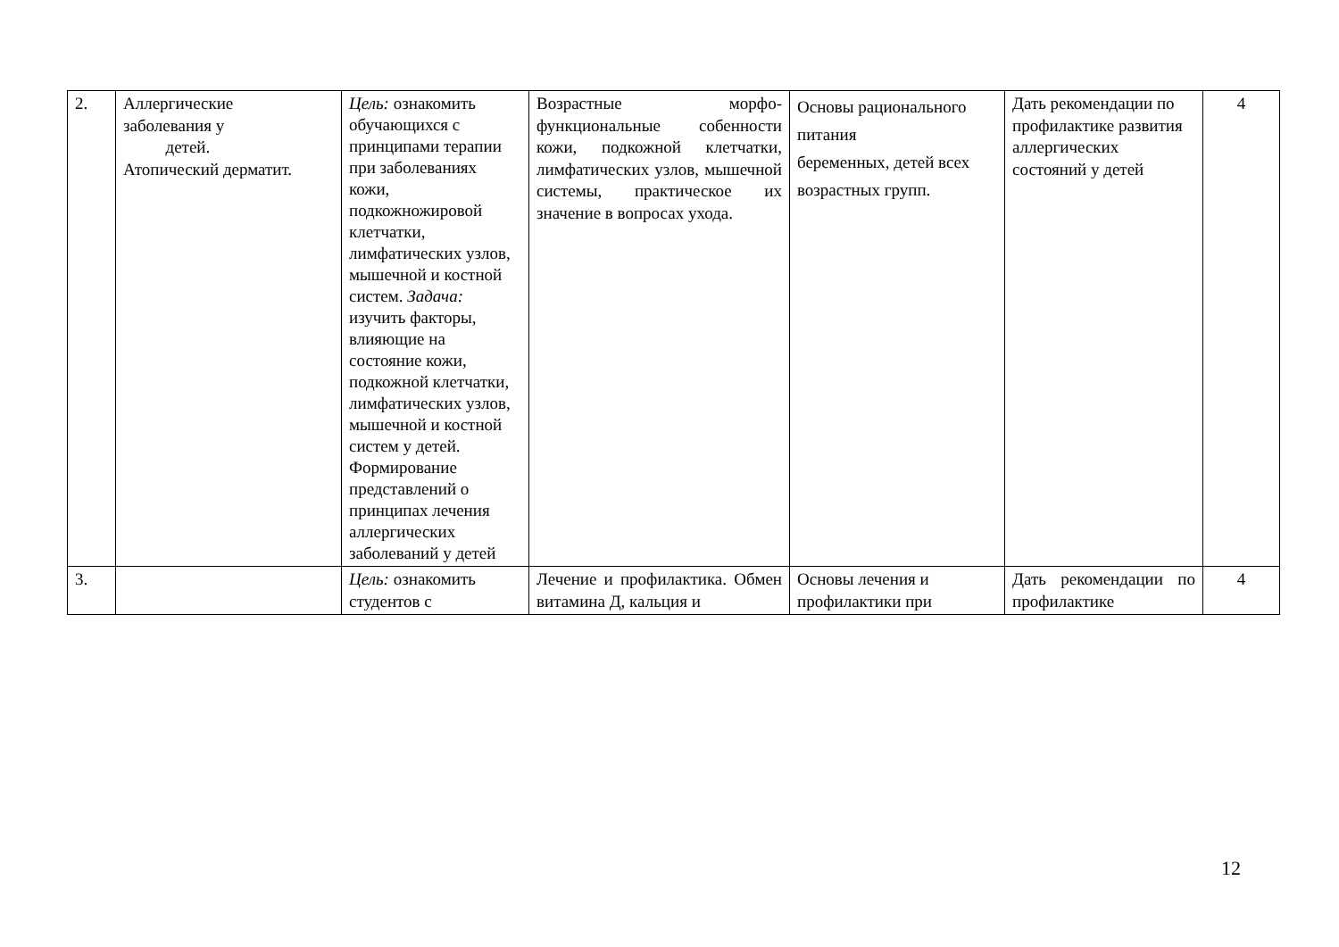| 2. | Аллергические заболевания у детей. Атопический дерматит. | Цель: ознакомить обучающихся с принципами терапии при заболеваниях кожи, подкожножировой клетчатки, лимфатических узлов, мышечной и костной систем. Задача: изучить факторы, влияющие на состояние кожи, подкожной клетчатки, лимфатических узлов, мышечной и костной систем у детей. Формирование представлений о принципах лечения аллергических заболеваний у детей | Возрастные морфо-функциональные собенности кожи, подкожной клетчатки, лимфатических узлов, мышечной системы, практическое их значение в вопросах ухода. | Основы рационального питания беременных, детей всех возрастных групп. | Дать рекомендации по профилактике развития аллергических состояний у детей | 4 |
| 3. | | Цель: ознакомить студентов с | Лечение и профилактика. Обмен витамина Д, кальция и | Основы лечения и профилактики при | Дать рекомендации по профилактике | 4 |
12